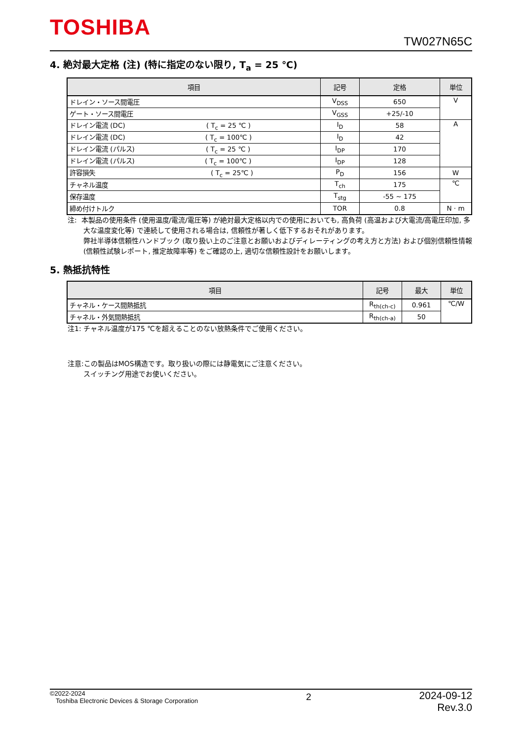TOSHIBA
TW027N65C
4. 絶対最大定格 (注) (特に指定のない限り, T<sub>a</sub> = 25 ℃)
| 項目 | 記号 | 定格 | 単位 |
| --- | --- | --- | --- |
| ドレイン・ソース間電圧 | V<sub>DSS</sub> | 650 | V |
| ゲート・ソース間電圧 | V<sub>GSS</sub> | +25/-10 | |
| ドレイン電流 (DC) ( T<sub>c</sub> = 25 ℃ ) | I<sub>D</sub> | 58 | A |
| ドレイン電流 (DC) ( T<sub>c</sub> = 100℃ ) | I<sub>D</sub> | 42 | |
| ドレイン電流 (パルス) ( T<sub>c</sub> = 25 ℃ ) | I<sub>DP</sub> | 170 | |
| ドレイン電流 (パルス) ( T<sub>c</sub> = 100℃ ) | I<sub>DP</sub> | 128 | |
| 許容損失 ( T<sub>c</sub> = 25℃ ) | P<sub>D</sub> | 156 | W |
| チャネル温度 | T<sub>ch</sub> | 175 | ℃ |
| 保存温度 | T<sub>stg</sub> | -55 ~ 175 | |
| 締め付けトルク | TOR | 0.8 | N · m |
注: 本製品の使用条件 (使用温度/電流/電圧等) が絶対最大定格以内での使用においても, 高負荷 (高温および大電流/高電圧印加, 多大な温度変化等) で連続して使用される場合は, 信頼性が著しく低下するおそれがあります。
弊社半導体信頼性ハンドブック (取り扱い上のご注意とお願いおよびディレーティングの考え方と方法) および個別信頼性情報 (信頼性試験レポート, 推定故障率等) をご確認の上, 適切な信頼性設計をお願いします。
5. 熱抵抗特性
| 項目 | 記号 | 最大 | 単位 |
| --- | --- | --- | --- |
| チャネル・ケース間熱抵抗 | R<sub>th(ch-c)</sub> | 0.961 | ℃/W |
| チャネル・外気間熱抵抗 | R<sub>th(ch-a)</sub> | 50 | |
注1: チャネル温度が175 ℃を超えることのない放熱条件でご使用ください。
注意:この製品はMOS構造です。取り扱いの際には静電気にご注意ください。
スイッチング用途でお使いください。
©2022-2024
Toshiba Electronic Devices & Storage Corporation
2
2024-09-12
Rev.3.0